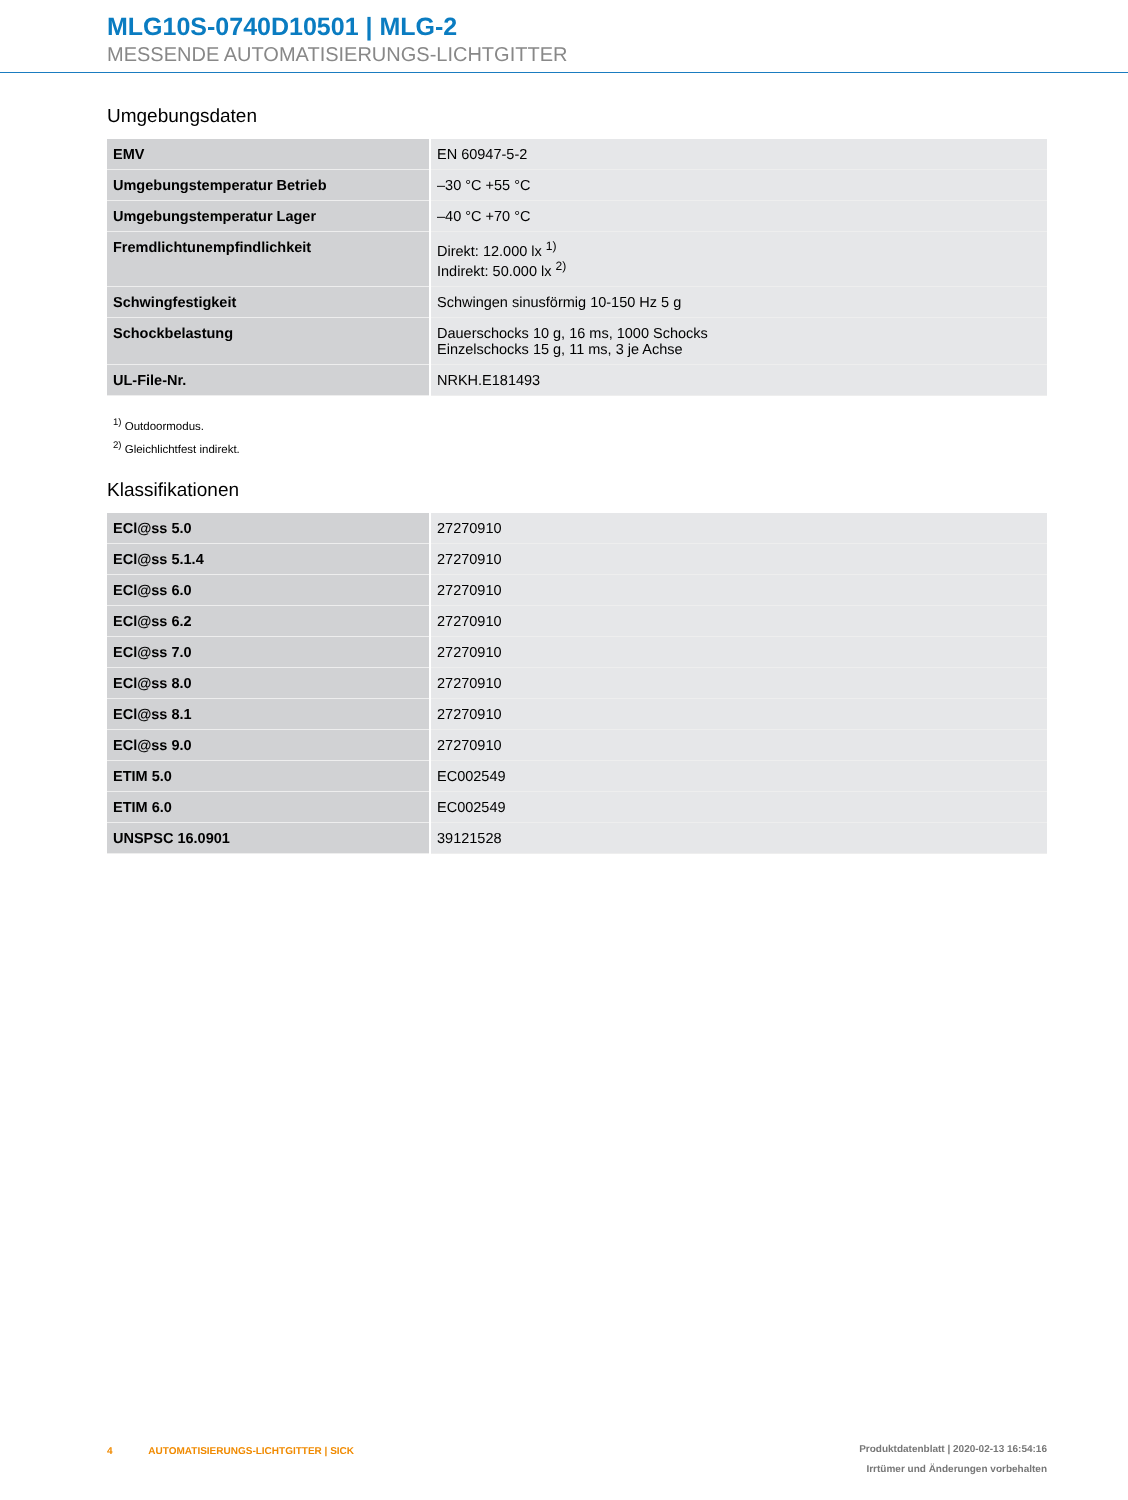MLG10S-0740D10501 | MLG-2
MESSENDE AUTOMATISIERUNGS-LICHTGITTER
Umgebungsdaten
| EMV | EN 60947-5-2 |
| Umgebungstemperatur Betrieb | –30 °C +55 °C |
| Umgebungstemperatur Lager | –40 °C +70 °C |
| Fremdlichtunempfindlichkeit | Direkt: 12.000 lx <sup>1)</sup> Indirekt: 50.000 lx <sup>2)</sup> |
| Schwingfestigkeit | Schwingen sinusförmig 10-150 Hz 5 g |
| Schockbelastung | Dauerschocks 10 g, 16 ms, 1000 Schocks Einzelschocks 15 g, 11 ms, 3 je Achse |
| UL-File-Nr. | NRKH.E181493 |
<sup>1)</sup> Outdoormodus.
<sup>2)</sup> Gleichlichtfest indirekt.
Klassifikationen
| ECl@ss 5.0 | 27270910 |
| ECl@ss 5.1.4 | 27270910 |
| ECl@ss 6.0 | 27270910 |
| ECl@ss 6.2 | 27270910 |
| ECl@ss 7.0 | 27270910 |
| ECl@ss 8.0 | 27270910 |
| ECl@ss 8.1 | 27270910 |
| ECl@ss 9.0 | 27270910 |
| ETIM 5.0 | EC002549 |
| ETIM 6.0 | EC002549 |
| UNSPSC 16.0901 | 39121528 |
4 AUTOMATISIERUNGS-LICHTGITTER | SICK
Produktdatenblatt | 2020-02-13 16:54:16
Irrtümer und Änderungen vorbehalten